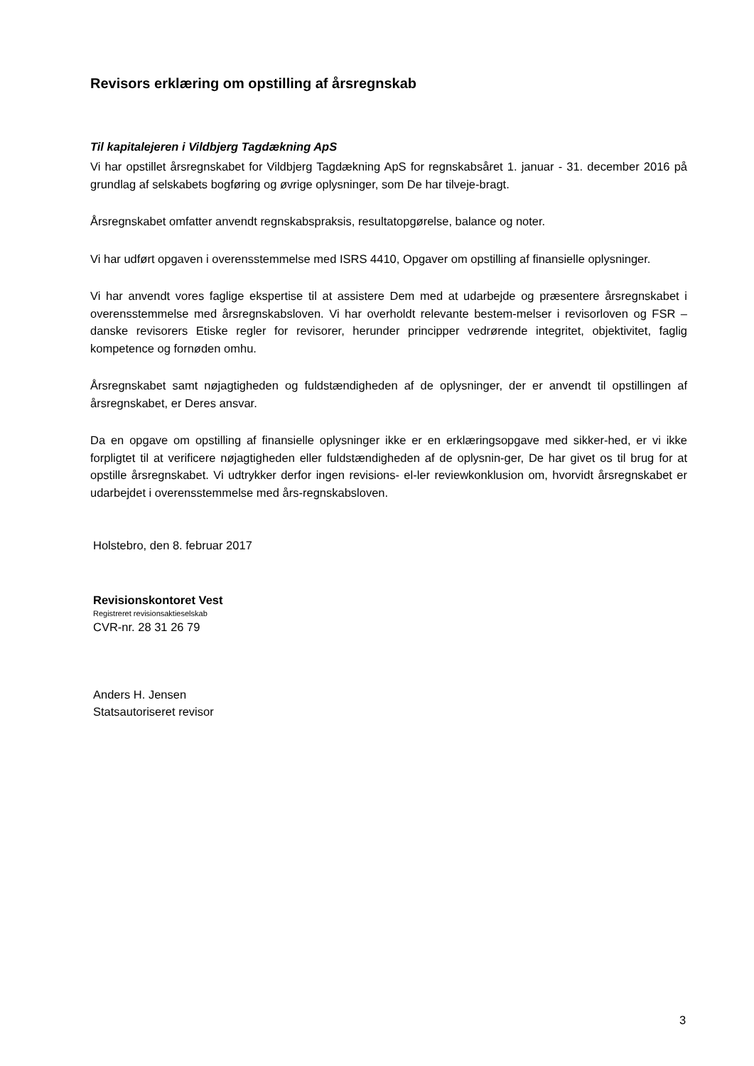Revisors erklæring om opstilling af årsregnskab
Til kapitalejeren i Vildbjerg Tagdækning ApS
Vi har opstillet årsregnskabet for Vildbjerg Tagdækning ApS for regnskabsåret 1. januar - 31. december 2016 på grundlag af selskabets bogføring og øvrige oplysninger, som De har tilveje-bragt.
Årsregnskabet omfatter anvendt regnskabspraksis, resultatopgørelse, balance og noter.
Vi har udført opgaven i overensstemmelse med ISRS 4410, Opgaver om opstilling af finansielle oplysninger.
Vi har anvendt vores faglige ekspertise til at assistere Dem med at udarbejde og præsentere årsregnskabet i overensstemmelse med årsregnskabsloven. Vi har overholdt relevante bestem-melser i revisorloven og FSR – danske revisorers Etiske regler for revisorer, herunder principper vedrørende integritet, objektivitet, faglig kompetence og fornøden omhu.
Årsregnskabet samt nøjagtigheden og fuldstændigheden af de oplysninger, der er anvendt til opstillingen af årsregnskabet, er Deres ansvar.
Da en opgave om opstilling af finansielle oplysninger ikke er en erklæringsopgave med sikker-hed, er vi ikke forpligtet til at verificere nøjagtigheden eller fuldstændigheden af de oplysnin-ger, De har givet os til brug for at opstille årsregnskabet. Vi udtrykker derfor ingen revisions- el-ler reviewkonklusion om, hvorvidt årsregnskabet er udarbejdet i overensstemmelse med års-regnskabsloven.
Holstebro, den 8. februar 2017
Revisionskontoret Vest
Registreret revisionsaktieselskab
CVR-nr. 28 31 26 79
Anders H. Jensen
Statsautoriseret revisor
3